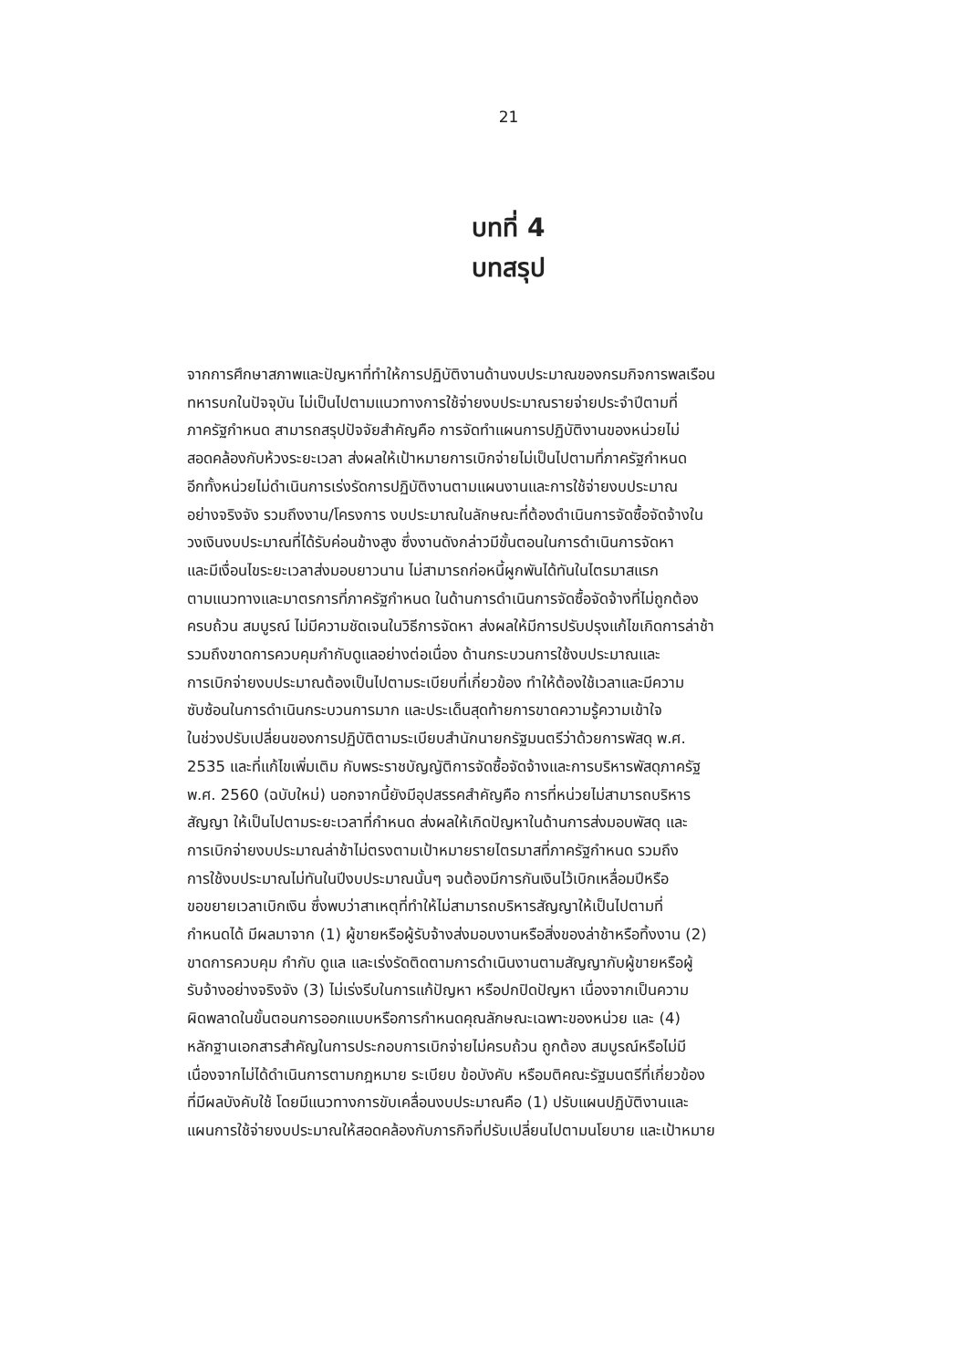21
บทที่ 4
บทสรุป
จากการศึกษาสภาพและปัญหาที่ทำให้การปฏิบัติงานด้านงบประมาณของกรมกิจการพลเรือน
ทหารบกในปัจจุบัน ไม่เป็นไปตามแนวทางการใช้จ่ายงบประมาณรายจ่ายประจำปีตามที่
ภาครัฐกำหนด สามารถสรุปปัจจัยสำคัญคือ การจัดทำแผนการปฏิบัติงานของหน่วยไม่
สอดคล้องกับห้วงระยะเวลา ส่งผลให้เป้าหมายการเบิกจ่ายไม่เป็นไปตามที่ภาครัฐกำหนด
อีกทั้งหน่วยไม่ดำเนินการเร่งรัดการปฏิบัติงานตามแผนงานและการใช้จ่ายงบประมาณ
อย่างจริงจัง รวมถึงงาน/โครงการ งบประมาณในลักษณะที่ต้องดำเนินการจัดซื้อจัดจ้างใน
วงเงินงบประมาณที่ได้รับค่อนข้างสูง ซึ่งงานดังกล่าวมีขั้นตอนในการดำเนินการจัดหา
และมีเงื่อนไขระยะเวลาส่งมอบยาวนาน ไม่สามารถก่อหนี้ผูกพันได้ทันในไตรมาสแรก
ตามแนวทางและมาตรการที่ภาครัฐกำหนด ในด้านการดำเนินการจัดซื้อจัดจ้างที่ไม่ถูกต้อง
ครบถ้วน สมบูรณ์ ไม่มีความชัดเจนในวิธีการจัดหา ส่งผลให้มีการปรับปรุงแก้ไขเกิดการล่าช้า
รวมถึงขาดการควบคุมกำกับดูแลอย่างต่อเนื่อง ด้านกระบวนการใช้งบประมาณและ
การเบิกจ่ายงบประมาณต้องเป็นไปตามระเบียบที่เกี่ยวข้อง ทำให้ต้องใช้เวลาและมีความ
ซับซ้อนในการดำเนินกระบวนการมาก และประเด็นสุดท้ายการขาดความรู้ความเข้าใจ
ในช่วงปรับเปลี่ยนของการปฏิบัติตามระเบียบสำนักนายกรัฐมนตรีว่าด้วยการพัสดุ พ.ศ.
2535 และที่แก้ไขเพิ่มเติม กับพระราชบัญญัติการจัดซื้อจัดจ้างและการบริหารพัสดุภาครัฐ
พ.ศ. 2560 (ฉบับใหม่) นอกจากนี้ยังมีอุปสรรคสำคัญคือ การที่หน่วยไม่สามารถบริหาร
สัญญา ให้เป็นไปตามระยะเวลาที่กำหนด ส่งผลให้เกิดปัญหาในด้านการส่งมอบพัสดุ และ
การเบิกจ่ายงบประมาณล่าช้าไม่ตรงตามเป้าหมายรายไตรมาสที่ภาครัฐกำหนด รวมถึง
การใช้งบประมาณไม่ทันในปีงบประมาณนั้นๆ จนต้องมีการกันเงินไว้เบิกเหลื่อมปีหรือ
ขอขยายเวลาเบิกเงิน ซึ่งพบว่าสาเหตุที่ทำให้ไม่สามารถบริหารสัญญาให้เป็นไปตามที่
กำหนดได้ มีผลมาจาก (1) ผู้ขายหรือผู้รับจ้างส่งมอบงานหรือสิ่งของล่าช้าหรือทิ้งงาน (2)
ขาดการควบคุม กำกับ ดูแล และเร่งรัดติดตามการดำเนินงานตามสัญญากับผู้ขายหรือผู้
รับจ้างอย่างจริงจัง (3) ไม่เร่งรีบในการแก้ปัญหา หรือปกปิดปัญหา เนื่องจากเป็นความ
ผิดพลาดในขั้นตอนการออกแบบหรือการกำหนดคุณลักษณะเฉพาะของหน่วย และ (4)
หลักฐานเอกสารสำคัญในการประกอบการเบิกจ่ายไม่ครบถ้วน ถูกต้อง สมบูรณ์หรือไม่มี
เนื่องจากไม่ได้ดำเนินการตามกฎหมาย ระเบียบ ข้อบังคับ หรือมติคณะรัฐมนตรีที่เกี่ยวข้อง
ที่มีผลบังคับใช้ โดยมีแนวทางการขับเคลื่อนงบประมาณคือ (1) ปรับแผนปฏิบัติงานและ
แผนการใช้จ่ายงบประมาณให้สอดคล้องกับภารกิจที่ปรับเปลี่ยนไปตามนโยบาย และเป้าหมาย